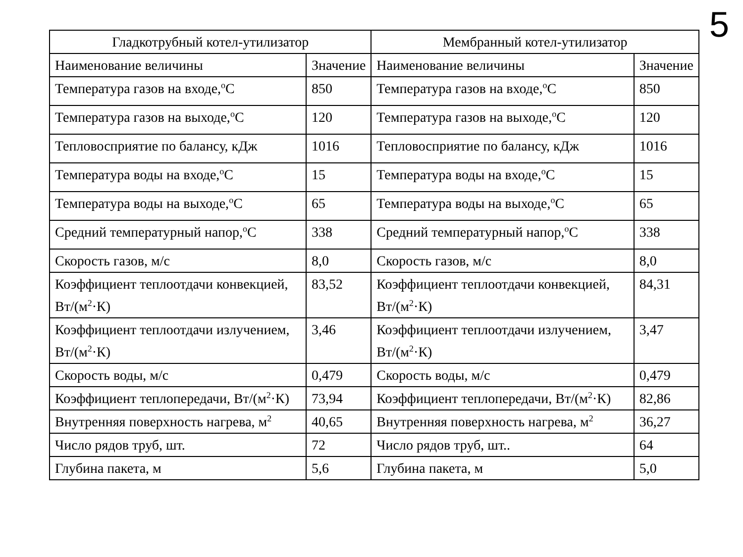5
| Гладкотрубный котел-утилизатор | | Мембранный котел-утилизатор | |
| --- | --- | --- | --- |
| Наименование величины | Значение | Наименование величины | Значение |
| Температура газов на входе,<sup>o</sup>С | 850 | Температура газов на входе,<sup>o</sup>С | 850 |
| Температура газов на выходе,<sup>o</sup>С | 120 | Температура газов на выходе,<sup>o</sup>С | 120 |
| Тепловосприятие по балансу, кДж | 1016 | Тепловосприятие по балансу, кДж | 1016 |
| Температура воды на входе,<sup>o</sup>С | 15 | Температура воды на входе,<sup>o</sup>С | 15 |
| Температура воды на выходе,<sup>o</sup>С | 65 | Температура воды на выходе,<sup>o</sup>С | 65 |
| Средний температурный напор,<sup>o</sup>С | 338 | Средний температурный напор,<sup>o</sup>С | 338 |
| Скорость газов, м/с | 8,0 | Скорость газов, м/с | 8,0 |
| Коэффициент теплоотдачи конвекцией, Вт/(м<sup>2</sup>·К) | 83,52 | Коэффициент теплоотдачи конвекцией, Вт/(м<sup>2</sup>·К) | 84,31 |
| Коэффициент теплоотдачи излучением, Вт/(м<sup>2</sup>·К) | 3,46 | Коэффициент теплоотдачи излучением, Вт/(м<sup>2</sup>·К) | 3,47 |
| Скорость воды, м/с | 0,479 | Скорость воды, м/с | 0,479 |
| Коэффициент теплопередачи, Вт/(м<sup>2</sup>·К) | 73,94 | Коэффициент теплопередачи, Вт/(м<sup>2</sup>·К) | 82,86 |
| Внутренняя поверхность нагрева, м<sup>2</sup> | 40,65 | Внутренняя поверхность нагрева, м<sup>2</sup> | 36,27 |
| Число рядов труб, шт. | 72 | Число рядов труб, шт.. | 64 |
| Глубина пакета, м | 5,6 | Глубина пакета, м | 5,0 |